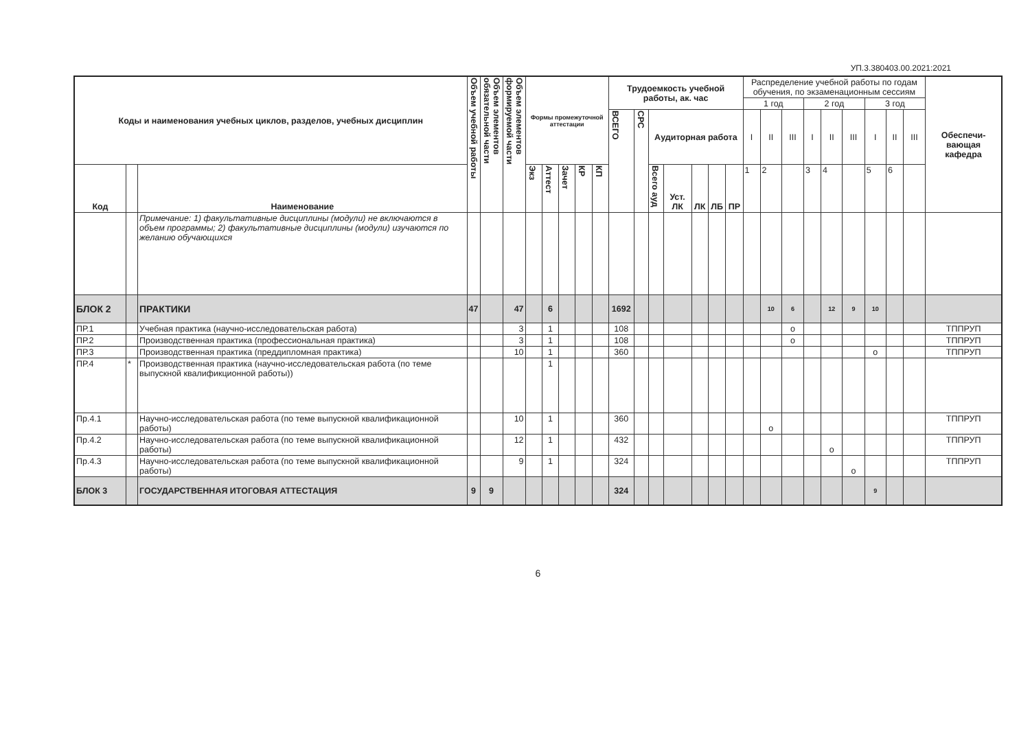УП.3.380403.00.2021:2021
| Коды и наименования учебных циклов, разделов, учебных дисциплин | | | Объем учебной работы | Объем элементов обязательной части | Объем элементов формируемой части | Формы промежуточной аттестации | | | | | Трудоемкость учебной работы, ак. час | | | | | | | Распределение учебной работы по годам обучения, по экзаменационным сессиям | | | | | | | | | Обеспечи-вающая кафедра |
| --- | --- | --- | --- | --- | --- | --- | --- | --- | --- | --- | --- | --- | --- | --- | --- | --- | --- | --- | --- | --- | --- | --- | --- | --- | --- | --- | --- |
| | | | | | | | | | | | | | | | | | | 1 год | | | 2 год | | | 3 год | | | |
| | | | | | | | | | | | ВСЕГО | СРС | Аудиторная работа | | | | | I | II | III | I | II | III | I | II | III | |
| Код | | Наименование | | | | Экз | Аттест | Зачет | КР | КП | | | Всего ауд | Уст. ЛК | ЛК | ЛБ | ПР | 1 | 2 | | 3 | 4 | | 5 | 6 | | |
| | | Примечание: 1) факультативные дисциплины (модули) не включаются в объем программы; 2) факультативные дисциплины (модули) изучаются по желанию обучающихся | | | | | | | | | | | | | | | | | | | | | | | | | |
| БЛОК 2 | | ПРАКТИКИ | 47 | | 47 | | 6 | | | | 1692 | | | | | | | | 10 | 6 | | 12 | 9 | 10 | | | |
| ПР.1 | | Учебная практика (научно-исследовательская работа) | | | 3 | | 1 | | | | 108 | | | | | | | | | o | | | | | | | ТППРУП |
| ПР.2 | | Производственная практика (профессиональная практика) | | | 3 | | 1 | | | | 108 | | | | | | | | | o | | | | | | | ТППРУП |
| ПР.3 | | Производственная практика (преддипломная практика) | | | 10 | | 1 | | | | 360 | | | | | | | | | | | | | o | | | ТППРУП |
| ПР.4 | * | Производственная практика (научно-исследовательская работа (по теме выпускной квалификционной работы)) | | | | | 1 | | | | | | | | | | | | | | | | | | | | |
| Пр.4.1 | | Научно-исследовательская работа (по теме выпускной квалификационной работы) | | | 10 | | 1 | | | | 360 | | | | | | | | o | | | | | | | | ТППРУП |
| Пр.4.2 | | Научно-исследовательская работа (по теме выпускной квалификационной работы) | | | 12 | | 1 | | | | 432 | | | | | | | | | | | o | | | | | ТППРУП |
| Пр.4.3 | | Научно-исследовательская работа (по теме выпускной квалификационной работы) | | | 9 | | 1 | | | | 324 | | | | | | | | | | | | o | | | | ТППРУП |
| БЛОК 3 | | ГОСУДАРСТВЕННАЯ ИТОГОВАЯ АТТЕСТАЦИЯ | 9 | 9 | | | | | | | 324 | | | | | | | | | | | | | 9 | | | |
6